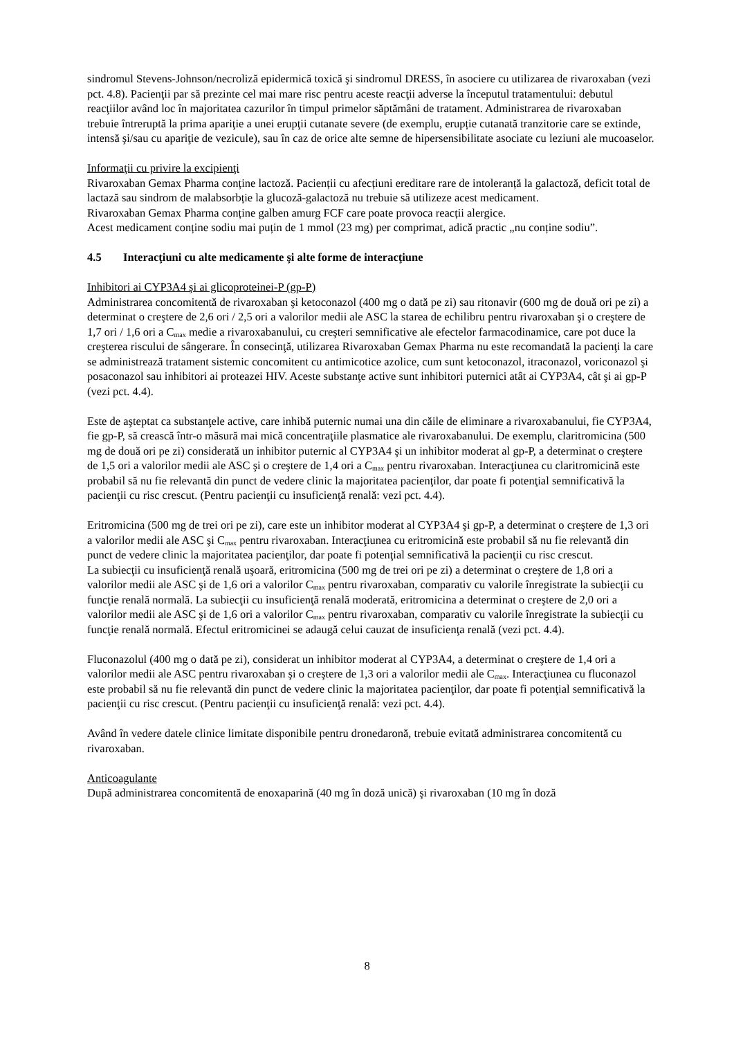sindromul Stevens-Johnson/necroliză epidermică toxică şi sindromul DRESS, în asociere cu utilizarea de rivaroxaban (vezi pct. 4.8). Pacienţii par să prezinte cel mai mare risc pentru aceste reacţii adverse la începutul tratamentului: debutul reacţiilor având loc în majoritatea cazurilor în timpul primelor săptămâni de tratament. Administrarea de rivaroxaban trebuie întreruptă la prima apariţie a unei erupţii cutanate severe (de exemplu, erupție cutanată tranzitorie care se extinde, intensă şi/sau cu apariţie de vezicule), sau în caz de orice alte semne de hipersensibilitate asociate cu leziuni ale mucoaselor.
Informaţii cu privire la excipienţi
Rivaroxaban Gemax Pharma conține lactoză. Pacienții cu afecțiuni ereditare rare de intoleranță la galactoză, deficit total de lactază sau sindrom de malabsorbție la glucoză-galactoză nu trebuie să utilizeze acest medicament.
Rivaroxaban Gemax Pharma conține galben amurg FCF care poate provoca reacții alergice.
Acest medicament conține sodiu mai puțin de 1 mmol (23 mg) per comprimat, adică practic „nu conține sodiu”.
4.5 Interacţiuni cu alte medicamente şi alte forme de interacţiune
Inhibitori ai CYP3A4 şi ai glicoproteinei-P (gp-P)
Administrarea concomitentă de rivaroxaban şi ketoconazol (400 mg o dată pe zi) sau ritonavir (600 mg de două ori pe zi) a determinat o creştere de 2,6 ori / 2,5 ori a valorilor medii ale ASC la starea de echilibru pentru rivaroxaban şi o creştere de 1,7 ori / 1,6 ori a C<sub>max</sub> medie a rivaroxabanului, cu creşteri semnificative ale efectelor farmacodinamice, care pot duce la creşterea riscului de sângerare. În consecinţă, utilizarea Rivaroxaban Gemax Pharma nu este recomandată la pacienţi la care se administrează tratament sistemic concomitent cu antimicotice azolice, cum sunt ketoconazol, itraconazol, voriconazol şi posaconazol sau inhibitori ai proteazei HIV. Aceste substanţe active sunt inhibitori puternici atât ai CYP3A4, cât şi ai gp-P (vezi pct. 4.4).
Este de aşteptat ca substanţele active, care inhibă puternic numai una din căile de eliminare a rivaroxabanului, fie CYP3A4, fie gp-P, să crească într-o măsură mai mică concentraţiile plasmatice ale rivaroxabanului. De exemplu, claritromicina (500 mg de două ori pe zi) considerată un inhibitor puternic al CYP3A4 şi un inhibitor moderat al gp-P, a determinat o creştere de 1,5 ori a valorilor medii ale ASC şi o creştere de 1,4 ori a C<sub>max</sub> pentru rivaroxaban. Interacţiunea cu claritromicină este probabil să nu fie relevantă din punct de vedere clinic la majoritatea pacienţilor, dar poate fi potenţial semnificativă la pacienţii cu risc crescut. (Pentru pacienţii cu insuficienţă renală: vezi pct. 4.4).
Eritromicina (500 mg de trei ori pe zi), care este un inhibitor moderat al CYP3A4 şi gp-P, a determinat o creştere de 1,3 ori a valorilor medii ale ASC şi C<sub>max</sub> pentru rivaroxaban. Interacţiunea cu eritromicină este probabil să nu fie relevantă din punct de vedere clinic la majoritatea pacienţilor, dar poate fi potenţial semnificativă la pacienţii cu risc crescut.
La subiecţii cu insuficienţă renală uşoară, eritromicina (500 mg de trei ori pe zi) a determinat o creştere de 1,8 ori a valorilor medii ale ASC şi de 1,6 ori a valorilor C<sub>max</sub> pentru rivaroxaban, comparativ cu valorile înregistrate la subiecţii cu funcţie renală normală. La subiecţii cu insuficienţă renală moderată, eritromicina a determinat o creştere de 2,0 ori a valorilor medii ale ASC şi de 1,6 ori a valorilor C<sub>max</sub> pentru rivaroxaban, comparativ cu valorile înregistrate la subiecţii cu funcţie renală normală. Efectul eritromicinei se adaugă celui cauzat de insuficienţa renală (vezi pct. 4.4).
Fluconazolul (400 mg o dată pe zi), considerat un inhibitor moderat al CYP3A4, a determinat o creştere de 1,4 ori a valorilor medii ale ASC pentru rivaroxaban şi o creştere de 1,3 ori a valorilor medii ale C<sub>max</sub>. Interacţiunea cu fluconazol este probabil să nu fie relevantă din punct de vedere clinic la majoritatea pacienţilor, dar poate fi potenţial semnificativă la pacienţii cu risc crescut. (Pentru pacienţii cu insuficienţă renală: vezi pct. 4.4).
Având în vedere datele clinice limitate disponibile pentru dronedaronă, trebuie evitată administrarea concomitentă cu rivaroxaban.
Anticoagulante
După administrarea concomitentă de enoxaparină (40 mg în doză unică) şi rivaroxaban (10 mg în doză
8